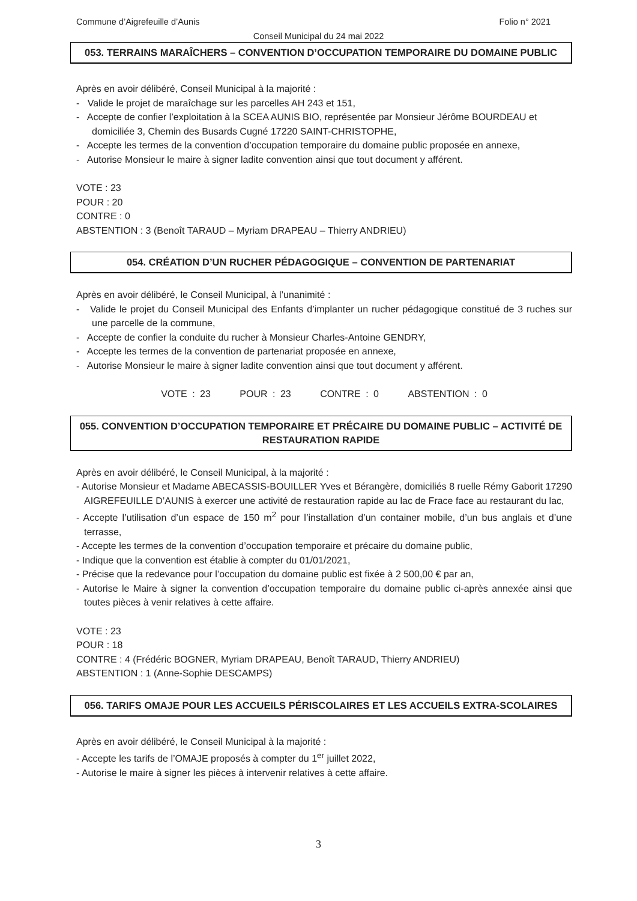Commune d’Aigrefeuille d’Aunis Folio n° 2021
Conseil Municipal du 24 mai 2022
053. TERRAINS MARAÎCHERS – CONVENTION D’OCCUPATION TEMPORAIRE DU DOMAINE PUBLIC
Après en avoir délibéré, Conseil Municipal à la majorité :
- Valide le projet de maraîchage sur les parcelles AH 243 et 151,
- Accepte de confier l’exploitation à la SCEA AUNIS BIO, représentée par Monsieur Jérôme BOURDEAU et domiciliée 3, Chemin des Busards Cugné 17220 SAINT-CHRISTOPHE,
- Accepte les termes de la convention d’occupation temporaire du domaine public proposée en annexe,
- Autorise Monsieur le maire à signer ladite convention ainsi que tout document y afférent.
VOTE : 23
POUR : 20
CONTRE : 0
ABSTENTION : 3 (Benoît TARAUD – Myriam DRAPEAU – Thierry ANDRIEU)
054. CRÉATION D’UN RUCHER PÉDAGOGIQUE – CONVENTION DE PARTENARIAT
Après en avoir délibéré, le Conseil Municipal, à l’unanimité :
- Valide le projet du Conseil Municipal des Enfants d’implanter un rucher pédagogique constitué de 3 ruches sur une parcelle de la commune,
- Accepte de confier la conduite du rucher à Monsieur Charles-Antoine GENDRY,
- Accepte les termes de la convention de partenariat proposée en annexe,
- Autorise Monsieur le maire à signer ladite convention ainsi que tout document y afférent.
VOTE : 23 POUR : 23 CONTRE : 0 ABSTENTION : 0
055. CONVENTION D’OCCUPATION TEMPORAIRE ET PRÉCAIRE DU DOMAINE PUBLIC – ACTIVITÉ DE RESTAURATION RAPIDE
Après en avoir délibéré, le Conseil Municipal, à la majorité :
- Autorise Monsieur et Madame ABECASSIS-BOUILLER Yves et Bérangère, domiciliés 8 ruelle Rémy Gaborit 17290 AIGREFEUILLE D’AUNIS à exercer une activité de restauration rapide au lac de Frace face au restaurant du lac,
- Accepte l’utilisation d’un espace de 150 m<sup>2</sup> pour l’installation d’un container mobile, d’un bus anglais et d’une terrasse,
- Accepte les termes de la convention d’occupation temporaire et précaire du domaine public,
- Indique que la convention est établie à compter du 01/01/2021,
- Précise que la redevance pour l’occupation du domaine public est fixée à 2 500,00 € par an,
- Autorise le Maire à signer la convention d’occupation temporaire du domaine public ci-après annexée ainsi que toutes pièces à venir relatives à cette affaire.
VOTE : 23
POUR : 18
CONTRE : 4 (Frédéric BOGNER, Myriam DRAPEAU, Benoît TARAUD, Thierry ANDRIEU)
ABSTENTION : 1 (Anne-Sophie DESCAMPS)
056. TARIFS OMAJE POUR LES ACCUEILS PÉRISCOLAIRES ET LES ACCUEILS EXTRA-SCOLAIRES
Après en avoir délibéré, le Conseil Municipal à la majorité :
- Accepte les tarifs de l’OMAJE proposés à compter du 1<sup>er</sup> juillet 2022,
- Autorise le maire à signer les pièces à intervenir relatives à cette affaire.
3